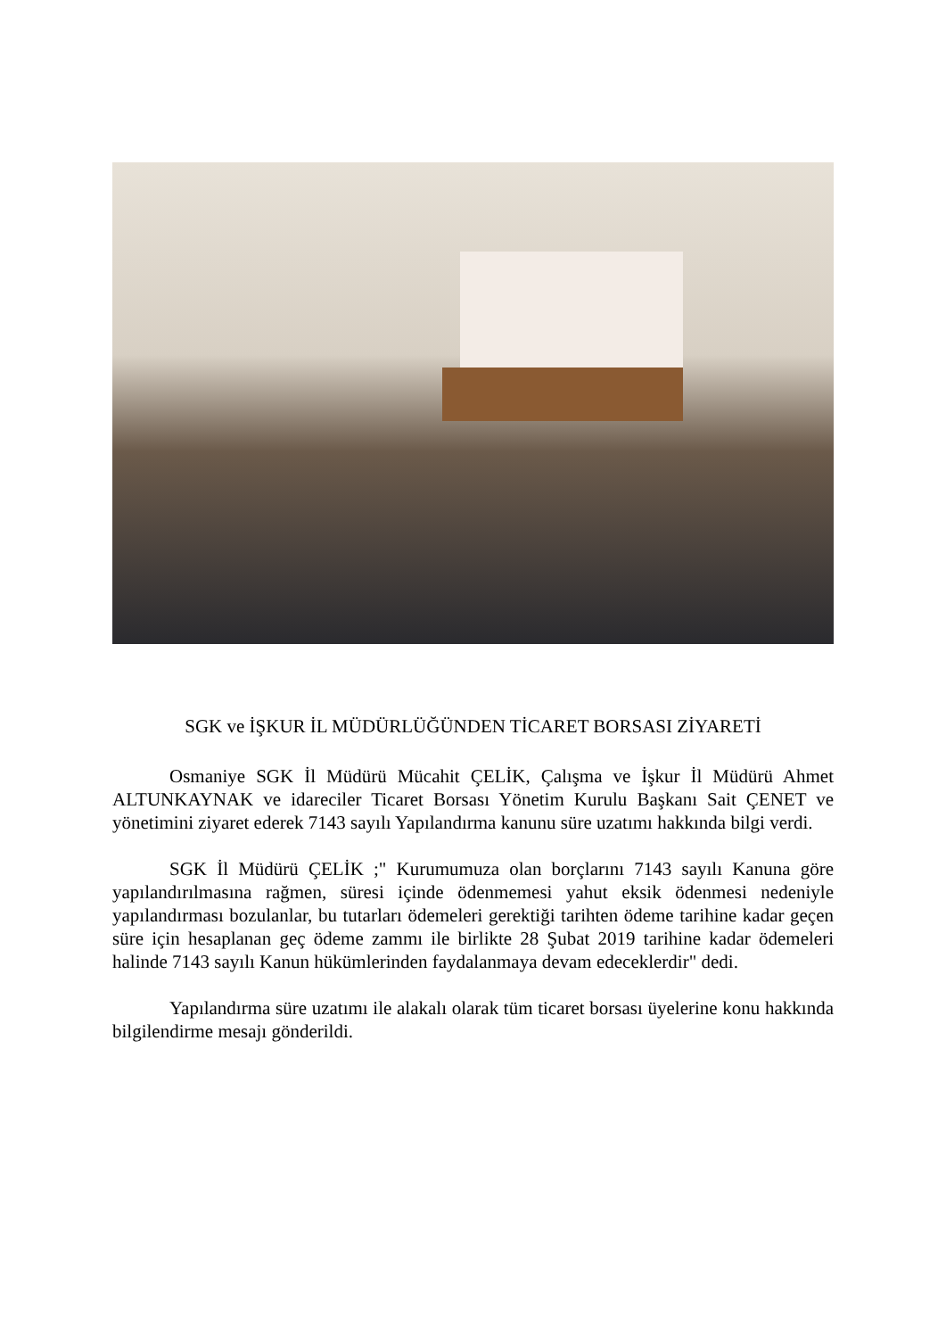SGK ve İŞKUR İL MÜDÜRLÜĞÜNDEN TİCARET BORSASI ZİYARETİ
Osmaniye SGK İl Müdürü Mücahit ÇELİK, Çalışma ve İşkur İl Müdürü Ahmet ALTUNKAYNAK ve idareciler Ticaret Borsası Yönetim Kurulu Başkanı Sait ÇENET ve yönetimini ziyaret ederek 7143 sayılı Yapılandırma kanunu süre uzatımı hakkında bilgi verdi.
SGK İl Müdürü ÇELİK ;" Kurumumuza olan borçlarını 7143 sayılı Kanuna göre yapılandırılmasına rağmen, süresi içinde ödenmemesi yahut eksik ödenmesi nedeniyle yapılandırması bozulanlar, bu tutarları ödemeleri gerektiği tarihten ödeme tarihine kadar geçen süre için hesaplanan geç ödeme zammı ile birlikte 28 Şubat 2019 tarihine kadar ödemeleri halinde 7143 sayılı Kanun hükümlerinden faydalanmaya devam edeceklerdir" dedi.
Yapılandırma süre uzatımı ile alakalı olarak tüm ticaret borsası üyelerine konu hakkında bilgilendirme mesajı gönderildi.